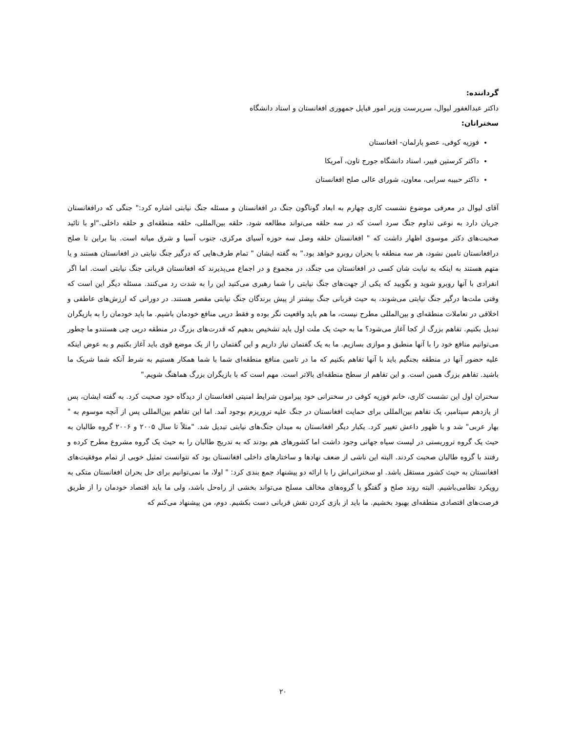گرداننده:
داکتر عبدالغفور لیوال، سرپرست وزیر امور قبایل جمهوری افغانستان و استاد دانشگاه
سخنرانان:
فوزیه کوفی، عضو پارلمان- افغانستان
داکتر کرستین فییر، استاد دانشگاه جورج تاون، آمریکا
داکتر حبیبه سرابی، معاون، شورای عالی صلح افغانستان
آقای لیوال در معرفی موضوع نشست کاری چهارم به ابعاد گوناگون جنگ در افغانستان و مسئله جنگ نیابتی اشاره کرد:" جنگی که درافغانستان جریان دارد به نوعی تداوم جنگ سرد است که در سه حلقه می‌تواند مطالعه شود. حلقه بین‌المللی، حلقه منطقه‌ای و حلقه داخلی."او با تائید صحبت‌های دکتر موسوی اظهار داشت که " افغانستان حلقه وصل سه حوزه آسیای مرکزی، جنوب آسیا و شرق میانه است. بنا براین تا صلح درافغانستان تامین نشود، هر سه منطقه با بحران روبرو خواهد بود." به گفته ایشان " تمام طرف‌هایی که درگیر جنگ نیابتی در افغانستان هستند و یا متهم هستند به اینکه به نیابت شان کسی در افغانستان می جنگد، در مجموع و در اجماع می‌پذیرند که افغانستان قربانی جنگ نیابتی است. اما اگر انفرادی با آنها روبرو شوید و بگویید که یکی از جهت‌های جنگ نیابتی را شما رهبری می‌کنید این را به شدت رد می‌کنند. مسئله دیگر این است که وقتی ملت‌ها درگیر جنگ نیابتی می‌شوند، به حیث قربانی جنگ بیشتر از پیش برندگان جنگ نیابتی مقصر هستند. در دورانی که ارزش‌های عاطفی و اخلاقی در تعاملات منطقه‌ای و بین‌المللی مطرح نیست، ما هم باید واقعیت نگر بوده و فقط درپی منافع خودمان باشیم. ما باید خودمان را به بازیگران تبدیل بکنیم. تفاهم بزرگ از کجا آغاز می‌شود؟ ما به حیث یک ملت اول باید تشخیص بدهیم که قدرت‌های بزرگ در منطقه درپی چی هستندو ما چطور می‌توانیم منافع خود را با آنها منطبق و موازی بسازیم. ما به یک گفتمان نیاز داریم و این گفتمان را از یک موضع قوی باید آغاز بکنیم و به عوض اینکه علیه حضور آنها در منطقه بجنگیم باید با آنها تفاهم بکنیم که ما در تامین منافع منطقه‌ای شما با شما همکار هستیم به شرط آنکه شما شریک ما باشید. تفاهم بزرگ همین است. و این تفاهم از سطح منطقه‌ای بالاتر است. مهم است که با بازیگران بزرگ هماهنگ شویم."
سخنران اول این نشست کاری، خانم فوزیه کوفی در سخنرانی خود پیرامون شرایط امنیتی افغانستان از دیدگاه خود صحبت کرد. به گفته ایشان، پس از یازدهم سپتامبر، یک تفاهم بین‌المللی برای حمایت افغانستان در جنگ علیه تروریزم بوجود آمد. اما این تفاهم بین‌المللی پس از آنچه موسوم به " بهار عربی" شد و با ظهور داعش تغییر کرد. یکبار دیگر افغانستان به میدان جنگ‌های نیابتی تبدیل شد. "مثلاً تا سال ۲۰۰۵ و ۲۰۰۶ گروه طالبان به حیث یک گروه تروریستی در لیست سیاه جهانی وجود داشت اما کشورهای هم بودند که به تدریج طالبان را به حیث یک گروه مشروع مطرح کرده و رفتند با گروه طالبان صحبت کردند. البته این ناشی از ضعف نهادها و ساختارهای داخلی افغانستان بود که نتوانست تمثیل خوبی از تمام موفقیت‌های افغانستان به حیث کشور مستقل باشد. او سخنرانی‌اش را با ارائه دو پیشنهاد جمع بندی کرد: " اولا، ما نمی‌توانیم برای حل بحران افغانستان متکی به رویکرد نظامی‌باشیم. البته روند صلح و گفتگو با گروه‌های مخالف مسلح می‌تواند بخشی از راه‌حل باشد، ولی ما باید اقتصاد خودمان را از طریق فرصت‌های اقتصادی منطقه‌ای بهبود بخشیم. ما باید از بازی کردن نقش قربانی دست بکشیم. دوم، من پیشنهاد می‌کنم که
۲۰